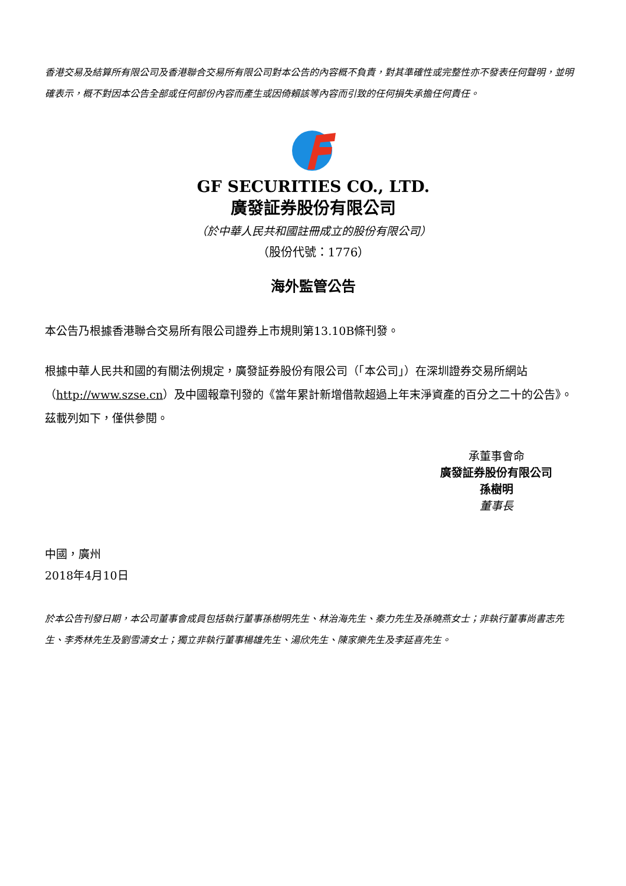香港交易及結算所有限公司及香港聯合交易所有限公司對本公告的內容概不負責，對其準確性或完整性亦不發表任何聲明，並明確表示，概不對因本公告全部或任何部份內容而產生或因倚賴該等內容而引致的任何損失承擔任何責任。
GF SECURITIES CO., LTD.
廣發証券股份有限公司
（於中華人民共和國註冊成立的股份有限公司）
（股份代號：1776）
海外監管公告
本公告乃根據香港聯合交易所有限公司證券上市規則第13.10B條刊發。
根據中華人民共和國的有關法例規定，廣發証券股份有限公司（「本公司」）在深圳證券交易所網站（http://www.szse.cn）及中國報章刊發的《當年累計新增借款超過上年末淨資產的百分之二十的公告》。茲載列如下，僅供參閱。
承董事會命
廣發証券股份有限公司
孫樹明
董事長
中國，廣州
2018年4月10日
於本公告刊發日期，本公司董事會成員包括執行董事孫樹明先生、林治海先生、秦力先生及孫曉燕女士；非執行董事尚書志先生、李秀林先生及劉雪濤女士；獨立非執行董事楊雄先生、湯欣先生、陳家樂先生及李延喜先生。